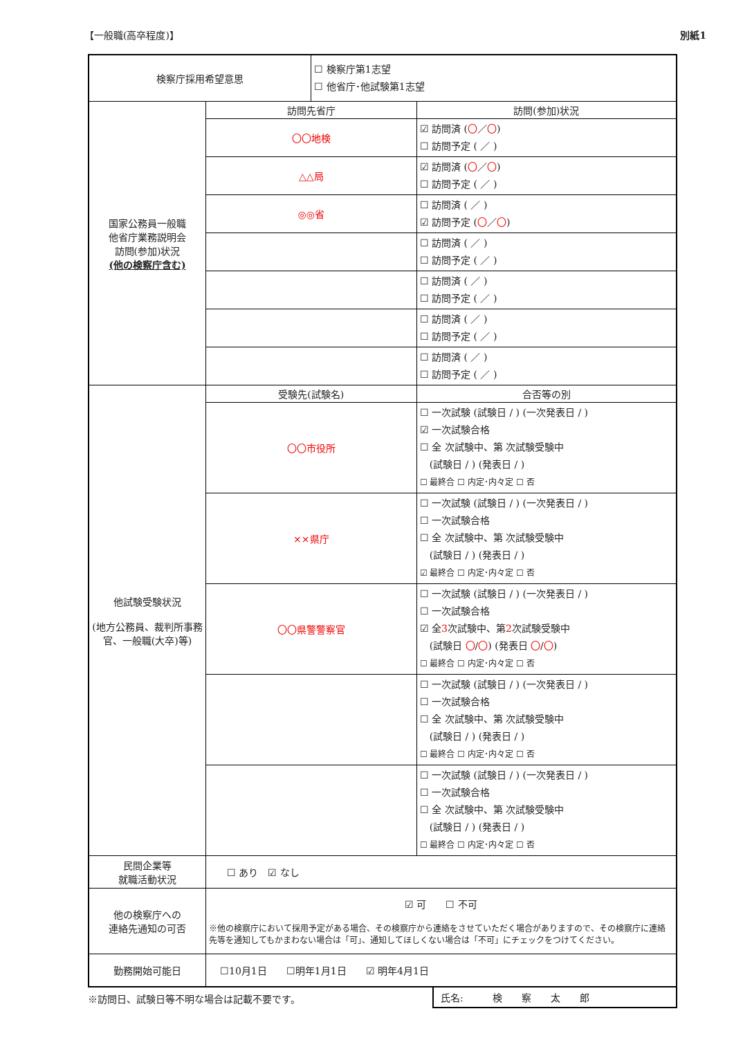【一般職(高卒程度)】 別紙1
| 検察庁採用希望意思 | | ☐ 検察庁第1志望 ☐ 他省庁･他試験第1志望 | |
| 国家公務員一般職 他省庁業務説明会 訪問(参加)状況 (他の検察庁含む) | 訪問先省庁 | | 訪問(参加)状況 |
| | 〇〇地検 | | ☑ 訪問済 ( 〇 ／ 〇 ) ☐ 訪問予定 ( ／ ) |
| | △△局 | | ☑ 訪問済 ( 〇 ／ 〇 ) ☐ 訪問予定 ( ／ ) |
| | ◎◎省 | | ☐ 訪問済 ( ／ ) ☑ 訪問予定 ( 〇 ／ 〇 ) |
| | | | ☐ 訪問済 ( ／ ) ☐ 訪問予定 ( ／ ) |
| | | | ☐ 訪問済 ( ／ ) ☐ 訪問予定 ( ／ ) |
| | | | ☐ 訪問済 ( ／ ) ☐ 訪問予定 ( ／ ) |
| | | | ☐ 訪問済 ( ／ ) ☐ 訪問予定 ( ／ ) |
| 他試験受験状況 (地方公務員、裁判所事務官、一般職(大卒)等) | 受験先(試験名) | | 合否等の別 |
| | 〇〇市役所 | | ☐ 一次試験 (試験日 / ) (一次発表日 / ) ☑ 一次試験合格 ☐ 全 次試験中、第 次試験受験中 (試験日 / ) (発表日 / ) ☐ 最終合 ☐ 内定･内々定 ☐ 否 |
| | ××県庁 | | ☐ 一次試験 (試験日 / ) (一次発表日 / ) ☐ 一次試験合格 ☐ 全 次試験中、第 次試験受験中 (試験日 / ) (発表日 / ) ☑ 最終合 ☐ 内定･内々定 ☐ 否 |
| | 〇〇県警警察官 | | ☐ 一次試験 (試験日 / ) (一次発表日 / ) ☐ 一次試験合格 ☑ 全 3 次試験中、第 2 次試験受験中 (試験日 〇 / 〇 ) (発表日 〇 / 〇 ) ☐ 最終合 ☐ 内定･内々定 ☐ 否 |
| | | | ☐ 一次試験 (試験日 / ) (一次発表日 / ) ☐ 一次試験合格 ☐ 全 次試験中、第 次試験受験中 (試験日 / ) (発表日 / ) ☐ 最終合 ☐ 内定･内々定 ☐ 否 |
| | | | ☐ 一次試験 (試験日 / ) (一次発表日 / ) ☐ 一次試験合格 ☐ 全 次試験中、第 次試験受験中 (試験日 / ) (発表日 / ) ☐ 最終合 ☐ 内定･内々定 ☐ 否 |
| 民間企業等 就職活動状況 | ☐ あり ☑ なし | | |
| 他の検察庁への 連絡先通知の可否 | ☑ 可 ☐ 不可 ※他の検察庁において採用予定がある場合、その検察庁から連絡をさせていただく場合がありますので、その検察庁に連絡先等を通知してもかまわない場合は「可」、通知してほしくない場合は「不可」にチェックをつけてください。 | | |
| 勤務開始可能日 | ☐10月1日 ☐明年1月1日 ☑ 明年4月1日 | | |
※訪問日、試験日等不明な場合は記載不要です。
氏名:　　　検　　察　　太　　郎